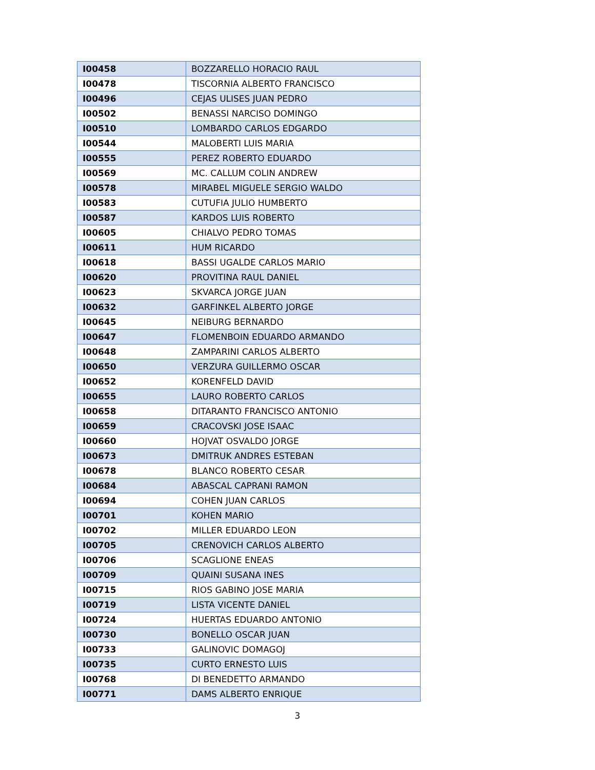| I00458 | BOZZARELLO HORACIO RAUL |
| I00478 | TISCORNIA ALBERTO FRANCISCO |
| I00496 | CEJAS ULISES JUAN PEDRO |
| I00502 | BENASSI NARCISO DOMINGO |
| I00510 | LOMBARDO CARLOS EDGARDO |
| I00544 | MALOBERTI LUIS MARIA |
| I00555 | PEREZ ROBERTO EDUARDO |
| I00569 | MC. CALLUM COLIN ANDREW |
| I00578 | MIRABEL MIGUELE SERGIO WALDO |
| I00583 | CUTUFIA JULIO HUMBERTO |
| I00587 | KARDOS LUIS ROBERTO |
| I00605 | CHIALVO PEDRO TOMAS |
| I00611 | HUM RICARDO |
| I00618 | BASSI UGALDE CARLOS MARIO |
| I00620 | PROVITINA RAUL DANIEL |
| I00623 | SKVARCA JORGE JUAN |
| I00632 | GARFINKEL ALBERTO JORGE |
| I00645 | NEIBURG BERNARDO |
| I00647 | FLOMENBOIN EDUARDO ARMANDO |
| I00648 | ZAMPARINI CARLOS ALBERTO |
| I00650 | VERZURA GUILLERMO OSCAR |
| I00652 | KORENFELD DAVID |
| I00655 | LAURO ROBERTO CARLOS |
| I00658 | DITARANTO FRANCISCO ANTONIO |
| I00659 | CRACOVSKI JOSE ISAAC |
| I00660 | HOJVAT OSVALDO JORGE |
| I00673 | DMITRUK ANDRES ESTEBAN |
| I00678 | BLANCO ROBERTO CESAR |
| I00684 | ABASCAL CAPRANI RAMON |
| I00694 | COHEN JUAN CARLOS |
| I00701 | KOHEN MARIO |
| I00702 | MILLER EDUARDO LEON |
| I00705 | CRENOVICH CARLOS ALBERTO |
| I00706 | SCAGLIONE ENEAS |
| I00709 | QUAINI SUSANA INES |
| I00715 | RIOS GABINO JOSE MARIA |
| I00719 | LISTA VICENTE DANIEL |
| I00724 | HUERTAS EDUARDO ANTONIO |
| I00730 | BONELLO OSCAR JUAN |
| I00733 | GALINOVIC DOMAGOJ |
| I00735 | CURTO ERNESTO LUIS |
| I00768 | DI BENEDETTO ARMANDO |
| I00771 | DAMS ALBERTO ENRIQUE |
3